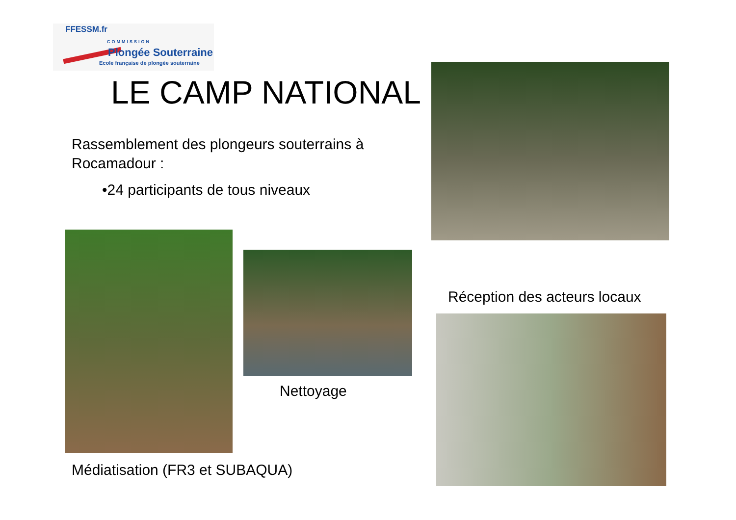FFESSM.fr
COMMISSION
Plongée Souterraine
Ecole française de plongée souterraine
LE CAMP NATIONAL
Rassemblement des plongeurs souterrains à Rocamadour :
•24 participants de tous niveaux
Nettoyage
Réception des acteurs locaux
Médiatisation (FR3 et SUBAQUA)